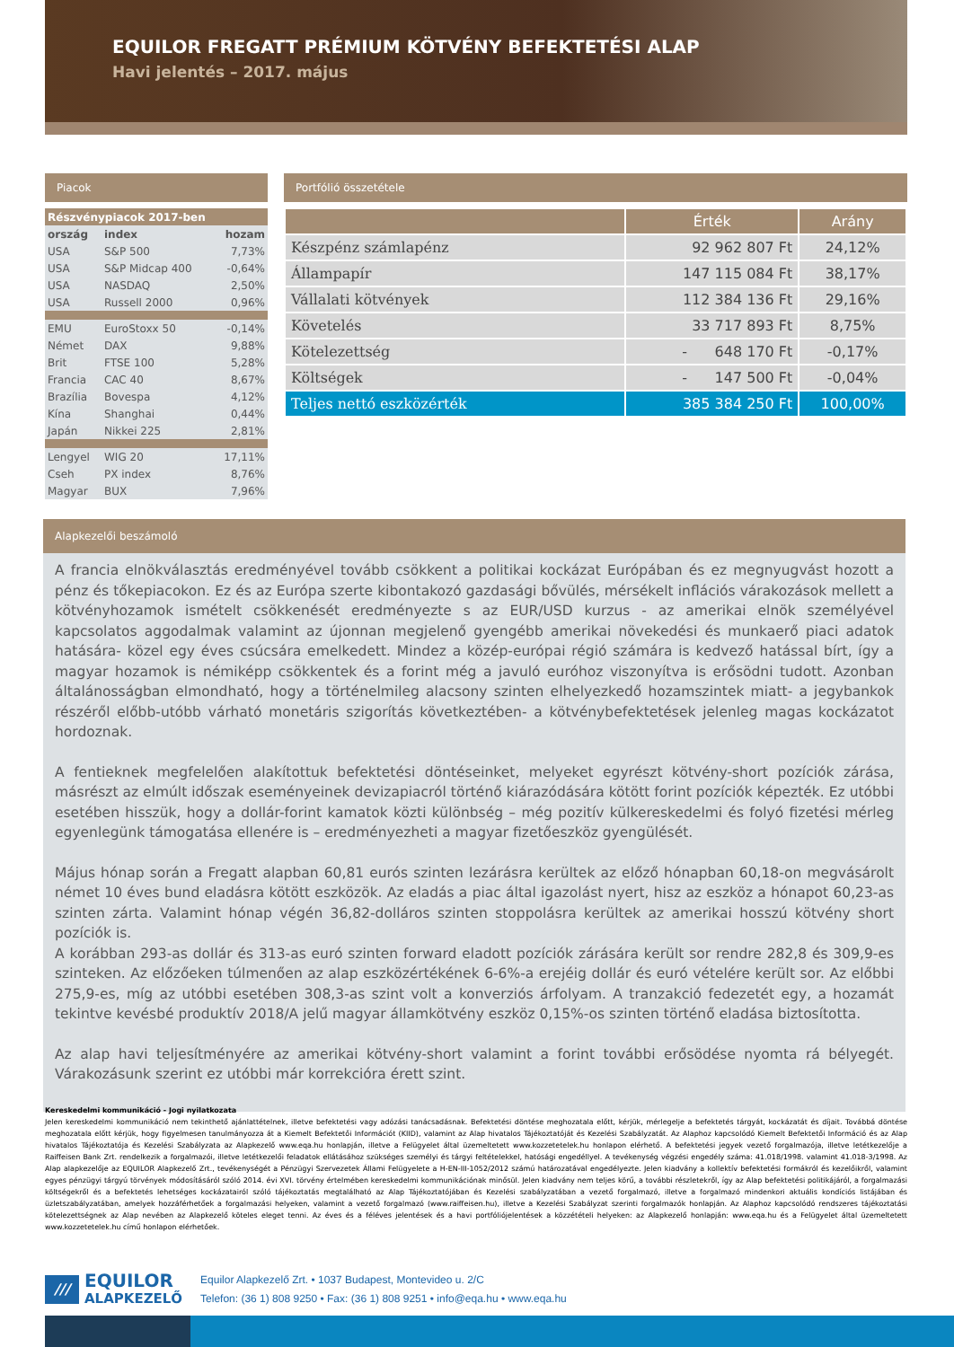EQUILOR FREGATT PRÉMIUM KÖTVÉNY BEFEKTETÉSI ALAP
Havi jelentés – 2017. május
Piacok
| Részvénypiacok 2017-ben | | |
| ország | index | hozam |
| USA | S&P 500 | 7,73% |
| USA | S&P Midcap 400 | -0,64% |
| USA | NASDAQ | 2,50% |
| USA | Russell 2000 | 0,96% |
| EMU | EuroStoxx 50 | -0,14% |
| Német | DAX | 9,88% |
| Brit | FTSE 100 | 5,28% |
| Francia | CAC 40 | 8,67% |
| Brazília | Bovespa | 4,12% |
| Kína | Shanghai | 0,44% |
| Japán | Nikkei 225 | 2,81% |
| Lengyel | WIG 20 | 17,11% |
| Cseh | PX index | 8,76% |
| Magyar | BUX | 7,96% |
Portfólió összetétele
| | Érték | Arány |
| --- | --- | --- |
| Készpénz számlapénz | 92 962 807 Ft | 24,12% |
| Állampapír | 147 115 084 Ft | 38,17% |
| Vállalati kötvények | 112 384 136 Ft | 29,16% |
| Követelés | 33 717 893 Ft | 8,75% |
| Kötelezettség | - 648 170 Ft | -0,17% |
| Költségek | - 147 500 Ft | -0,04% |
| Teljes nettó eszközérték | 385 384 250 Ft | 100,00% |
Alapkezelői beszámoló
A francia elnökválasztás eredményével tovább csökkent a politikai kockázat Európában és ez megnyugvást hozott a pénz és tőkepiacokon. Ez és az Európa szerte kibontakozó gazdasági bővülés, mérsékelt inflációs várakozások mellett a kötvényhozamok ismételt csökkenését eredményezte s az EUR/USD kurzus - az amerikai elnök személyével kapcsolatos aggodalmak valamint az újonnan megjelenő gyengébb amerikai növekedési és munkaerő piaci adatok hatására- közel egy éves csúcsára emelkedett. Mindez a közép-európai régió számára is kedvező hatással bírt, így a magyar hozamok is némiképp csökkentek és a forint még a javuló euróhoz viszonyítva is erősödni tudott. Azonban általánosságban elmondható, hogy a történelmileg alacsony szinten elhelyezkedő hozamszintek miatt- a jegybankok részéről előbb-utóbb várható monetáris szigorítás következtében- a kötvénybefektetések jelenleg magas kockázatot hordoznak.
A fentieknek megfelelően alakítottuk befektetési döntéseinket, melyeket egyrészt kötvény-short pozíciók zárása, másrészt az elmúlt időszak eseményeinek devizapiacról történő kiárazódására kötött forint pozíciók képezték. Ez utóbbi esetében hisszük, hogy a dollár-forint kamatok közti különbség – még pozitív külkereskedelmi és folyó fizetési mérleg egyenlegünk támogatása ellenére is – eredményezheti a magyar fizetőeszköz gyengülését.
Május hónap során a Fregatt alapban 60,81 eurós szinten lezárásra kerültek az előző hónapban 60,18-on megvásárolt német 10 éves bund eladásra kötött eszközök. Az eladás a piac által igazolást nyert, hisz az eszköz a hónapot 60,23-as szinten zárta. Valamint hónap végén 36,82-dolláros szinten stoppolásra kerültek az amerikai hosszú kötvény short pozíciók is.
A korábban 293-as dollár és 313-as euró szinten forward eladott pozíciók zárására került sor rendre 282,8 és 309,9-es szinteken. Az előzőeken túlmenően az alap eszközértékének 6-6%-a erejéig dollár és euró vételére került sor. Az előbbi 275,9-es, míg az utóbbi esetében 308,3-as szint volt a konverziós árfolyam. A tranzakció fedezetét egy, a hozamát tekintve kevésbé produktív 2018/A jelű magyar államkötvény eszköz 0,15%-os szinten történő eladása biztosította.
Az alap havi teljesítményére az amerikai kötvény-short valamint a forint további erősödése nyomta rá bélyegét. Várakozásunk szerint ez utóbbi már korrekcióra érett szint.
Kereskedelmi kommunikáció - Jogi nyilatkozata
Jelen kereskedelmi kommunikáció nem tekinthető ajánlattételnek, illetve befektetési vagy adózási tanácsadásnak. Befektetési döntése meghozatala előtt, kérjük, mérlegelje a befektetés tárgyát, kockázatát és díjait. Továbbá döntése meghozatala előtt kérjük, hogy figyelmesen tanulmányozza át a Kiemelt Befektetői Információt (KIID), valamint az Alap hivatalos Tájékoztatóját és Kezelési Szabályzatát. Az Alaphoz kapcsolódó Kiemelt Befektetői Információ és az Alap hivatalos Tájékoztatója és Kezelési Szabályzata az Alapkezelő www.eqa.hu honlapján, illetve a Felügyelet által üzemeltetett www.kozzetetelek.hu honlapon elérhető. A befektetési jegyek vezető forgalmazója, illetve letétkezelője a Raiffeisen Bank Zrt. rendelkezik a forgalmazói, illetve letétkezelői feladatok ellátásához szükséges személyi és tárgyi feltételekkel, hatósági engedéllyel. A tevékenység végzési engedély száma: 41.018/1998. valamint 41.018-3/1998. Az Alap alapkezelője az EQUILOR Alapkezelő Zrt., tevékenységét a Pénzügyi Szervezetek Állami Felügyelete a H-EN-III-1052/2012 számú határozatával engedélyezte. Jelen kiadvány a kollektív befektetési formákról és kezelőikről, valamint egyes pénzügyi tárgyú törvények módosításáról szóló 2014. évi XVI. törvény értelmében kereskedelmi kommunikációnak minősül. Jelen kiadvány nem teljes körű, a további részletekről, így az Alap befektetési politikájáról, a forgalmazási költségekről és a befektetés lehetséges kockázatairól szóló tájékoztatás megtalálható az Alap Tájékoztatójában és Kezelési szabályzatában a vezető forgalmazó, illetve a forgalmazó mindenkori aktuális kondíciós listájában és üzletszabályzatában, amelyek hozzáférhetőek a forgalmazási helyeken, valamint a vezető forgalmazó (www.raiffeisen.hu), illetve a Kezelési Szabályzat szerinti forgalmazók honlapján. Az Alaphoz kapcsolódó rendszeres tájékoztatási kötelezettségnek az Alap nevében az Alapkezelő köteles eleget tenni. Az éves és a féléves jelentések és a havi portfóliójelentések a közzétételi helyeken: az Alapkezelő honlapján: www.eqa.hu és a Felügyelet által üzemeltetett www.kozzetetelek.hu című honlapon elérhetőek.
///
EQUILOR
ALAPKEZELŐ
Equilor Alapkezelő Zrt. • 1037 Budapest, Montevideo u. 2/C
Telefon: (36 1) 808 9250 • Fax: (36 1) 808 9251 • info@eqa.hu • www.eqa.hu